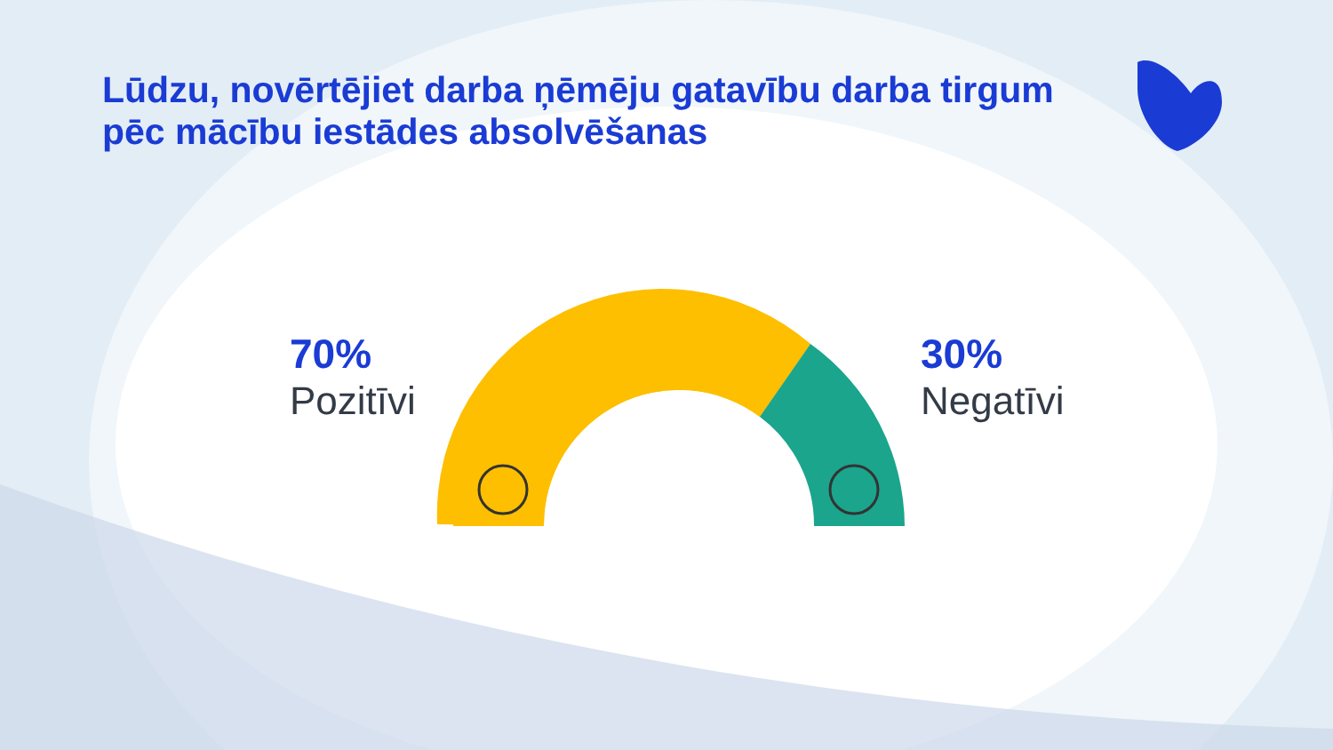Lūdzu, novērtējiet darba ņēmēju gatavību darba tirgum pēc mācību iestādes absolvēšanas
70%
Pozitīvi
30%
Negatīvi